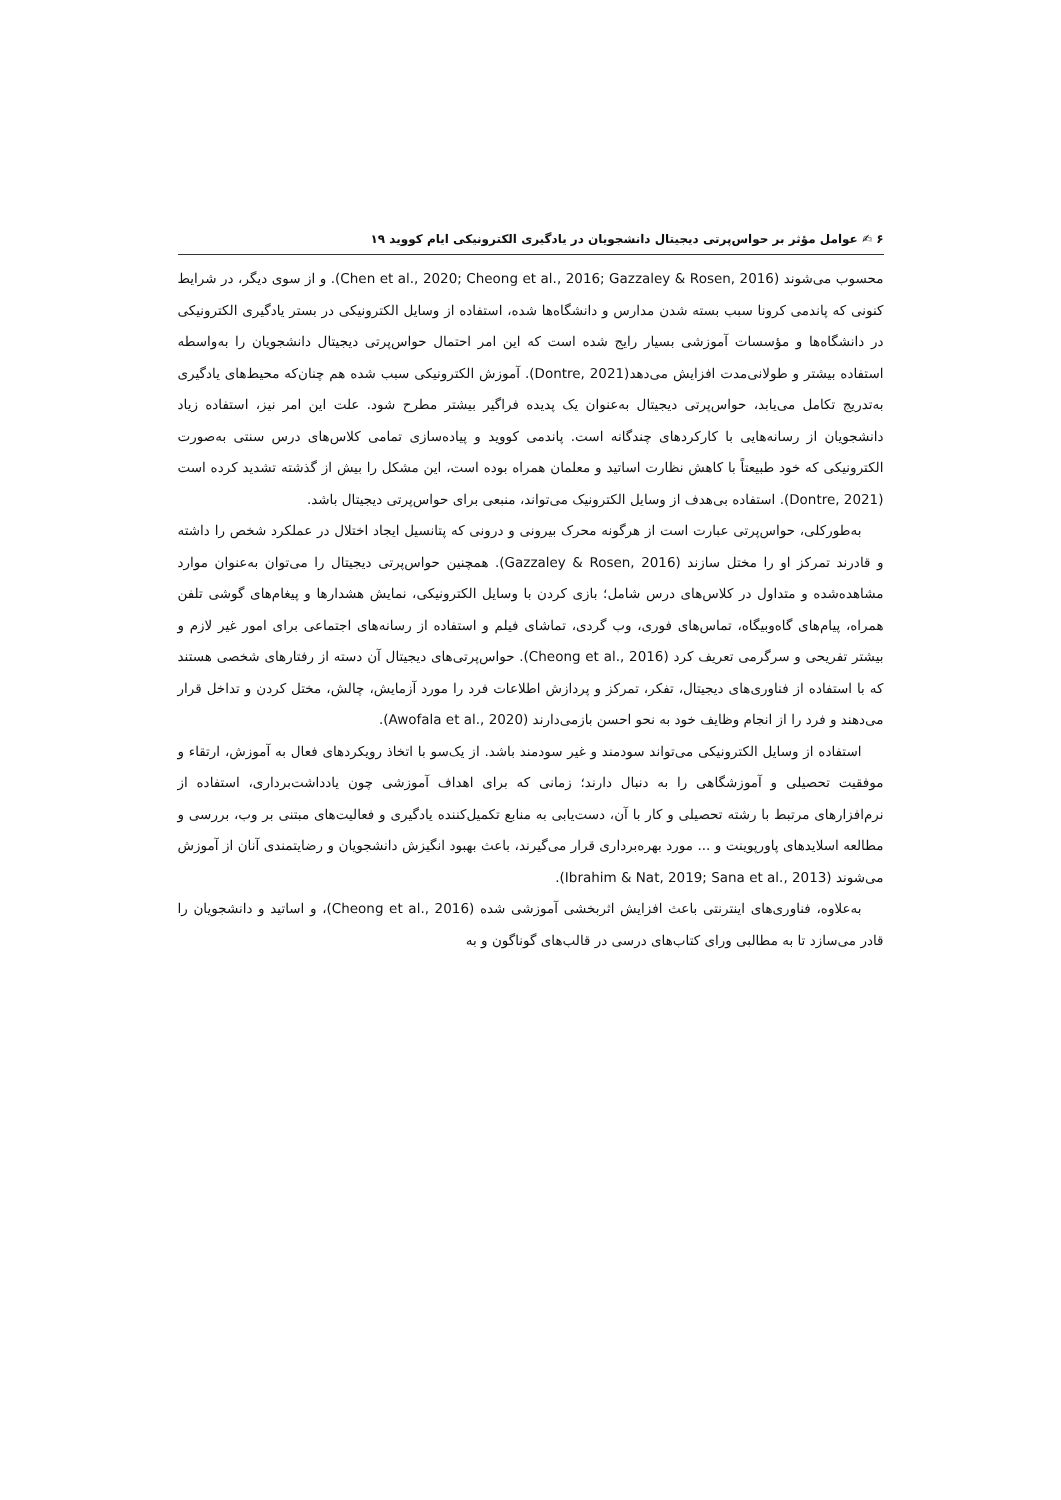۶ ✍ عوامل مؤثر بر حواس‌پرتی دیجیتال دانشجویان در یادگیری الکترونیکی ایام کووید ۱۹
محسوب می‌شوند (Chen et al., 2020; Cheong et al., 2016; Gazzaley & Rosen, 2016). و از سوی دیگر، در شرایط کنونی که پاندمی کرونا سبب بسته شدن مدارس و دانشگاه‌ها شده، استفاده از وسایل الکترونیکی در بستر یادگیری الکترونیکی در دانشگاه‌ها و مؤسسات آموزشی بسیار رایج شده است که این امر احتمال حواس‌پرتی دیجیتال دانشجویان را به‌واسطه استفاده بیشتر و طولانی‌مدت افزایش می‌دهد(Dontre, 2021). آموزش الکترونیکی سبب شده هم چنان‌که محیط‌های یادگیری به‌تدریج تکامل می‌یابد، حواس‌پرتی دیجیتال به‌عنوان یک پدیده فراگیر بیشتر مطرح شود. علت این امر نیز، استفاده زیاد دانشجویان از رسانه‌هایی با کارکردهای چندگانه است. پاندمی کووید و پیاده‌سازی تمامی کلاس‌های درس سنتی به‌صورت الکترونیکی که خود طبیعتاً با کاهش نظارت اساتید و معلمان همراه بوده است، این مشکل را بیش از گذشته تشدید کرده است (Dontre, 2021). استفاده بی‌هدف از وسایل الکترونیک می‌تواند، منبعی برای حواس‌پرتی دیجیتال باشد.
به‌طورکلی، حواس‌پرتی عبارت است از هرگونه محرک بیرونی و درونی که پتانسیل ایجاد اختلال در عملکرد شخص را داشته و قادرند تمرکز او را مختل سازند (Gazzaley & Rosen, 2016). همچنین حواس‌پرتی دیجیتال را می‌توان به‌عنوان موارد مشاهده‌شده و متداول در کلاس‌های درس شامل؛ بازی کردن با وسایل الکترونیکی، نمایش هشدارها و پیغام‌های گوشی تلفن همراه، پیام‌های گاه‌وبیگاه، تماس‌های فوری، وب گردی، تماشای فیلم و استفاده از رسانه‌های اجتماعی برای امور غیر لازم و بیشتر تفریحی و سرگرمی تعریف کرد (Cheong et al., 2016). حواس‌پرتی‌های دیجیتال آن دسته از رفتارهای شخصی هستند که با استفاده از فناوری‌های دیجیتال، تفکر، تمرکز و پردازش اطلاعات فرد را مورد آزمایش، چالش، مختل کردن و تداخل قرار می‌دهند و فرد را از انجام وظایف خود به نحو احسن بازمی‌دارند (Awofala et al., 2020).
استفاده از وسایل الکترونیکی می‌تواند سودمند و غیر سودمند باشد. از یک‌سو با اتخاذ رویکردهای فعال به آموزش، ارتقاء و موفقیت تحصیلی و آموزشگاهی را به دنبال دارند؛ زمانی که برای اهداف آموزشی چون یادداشت‌برداری، استفاده از نرم‌افزارهای مرتبط با رشته تحصیلی و کار با آن، دست‌یابی به منابع تکمیل‌کننده یادگیری و فعالیت‌های مبتنی بر وب، بررسی و مطالعه اسلایدهای پاورپوینت و ... مورد بهره‌برداری قرار می‌گیرند، باعث بهبود انگیزش دانشجویان و رضایتمندی آنان از آموزش می‌شوند (Ibrahim & Nat, 2019; Sana et al., 2013).
به‌علاوه، فناوری‌های اینترنتی باعث افزایش اثربخشی آموزشی شده (Cheong et al., 2016)، و اساتید و دانشجویان را قادر می‌سازد تا به مطالبی ورای کتاب‌های درسی در قالب‌های گوناگون و به